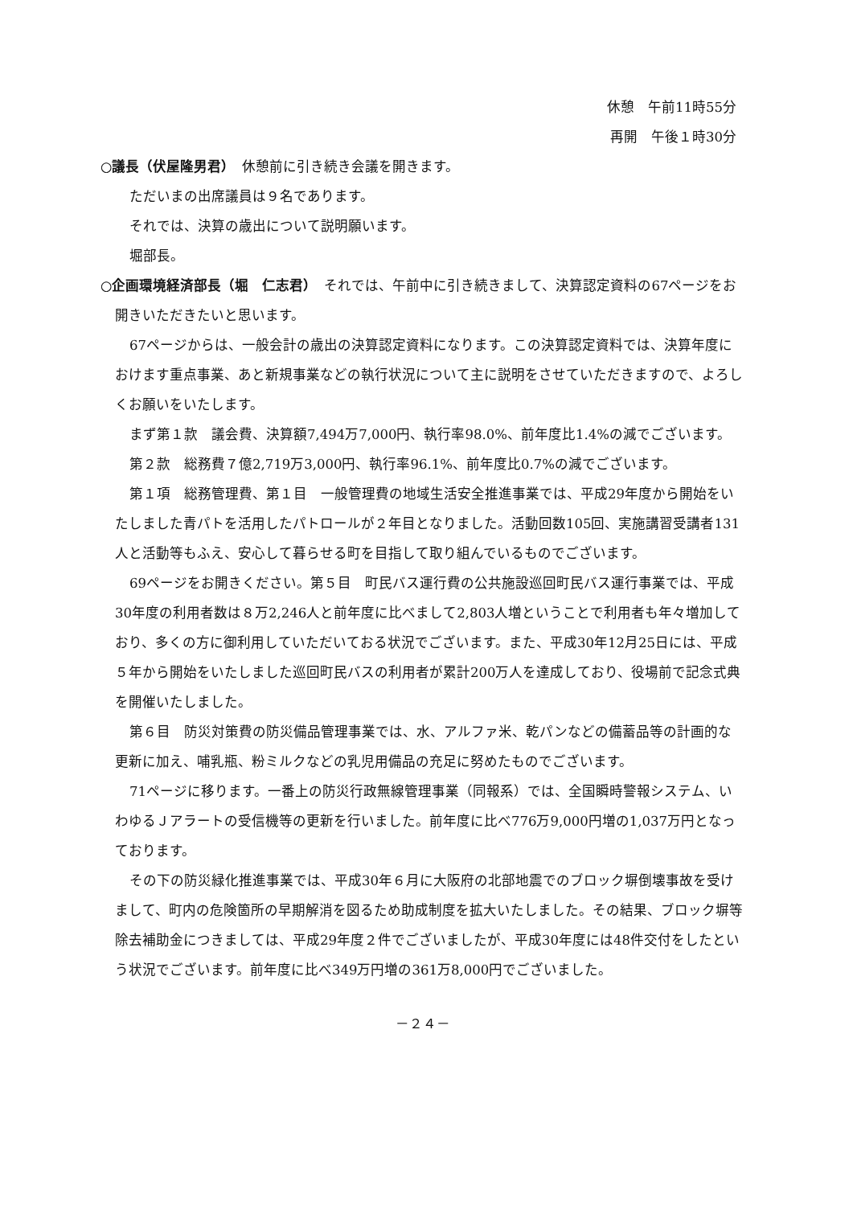休憩　午前11時55分
再開　午後１時30分
○議長（伏屋隆男君）　休憩前に引き続き会議を開きます。
ただいまの出席議員は９名であります。
それでは、決算の歳出について説明願います。
堀部長。
○企画環境経済部長（堀　仁志君）　それでは、午前中に引き続きまして、決算認定資料の67ページをお開きいただきたいと思います。
67ページからは、一般会計の歳出の決算認定資料になります。この決算認定資料では、決算年度におけます重点事業、あと新規事業などの執行状況について主に説明をさせていただきますので、よろしくお願いをいたします。
まず第１款　議会費、決算額7,494万7,000円、執行率98.0%、前年度比1.4%の減でございます。
第２款　総務費７億2,719万3,000円、執行率96.1%、前年度比0.7%の減でございます。
第１項　総務管理費、第１目　一般管理費の地域生活安全推進事業では、平成29年度から開始をいたしました青パトを活用したパトロールが２年目となりました。活動回数105回、実施講習受講者131人と活動等もふえ、安心して暮らせる町を目指して取り組んでいるものでございます。
69ページをお開きください。第５目　町民バス運行費の公共施設巡回町民バス運行事業では、平成30年度の利用者数は８万2,246人と前年度に比べまして2,803人増ということで利用者も年々増加しており、多くの方に御利用していただいておる状況でございます。また、平成30年12月25日には、平成５年から開始をいたしました巡回町民バスの利用者が累計200万人を達成しており、役場前で記念式典を開催いたしました。
第６目　防災対策費の防災備品管理事業では、水、アルファ米、乾パンなどの備蓄品等の計画的な更新に加え、哺乳瓶、粉ミルクなどの乳児用備品の充足に努めたものでございます。
71ページに移ります。一番上の防災行政無線管理事業（同報系）では、全国瞬時警報システム、いわゆるＪアラートの受信機等の更新を行いました。前年度に比べ776万9,000円増の1,037万円となっております。
その下の防災緑化推進事業では、平成30年６月に大阪府の北部地震でのブロック塀倒壊事故を受けまして、町内の危険箇所の早期解消を図るため助成制度を拡大いたしました。その結果、ブロック塀等除去補助金につきましては、平成29年度２件でございましたが、平成30年度には48件交付をしたという状況でございます。前年度に比べ349万円増の361万8,000円でございました。
－２４－